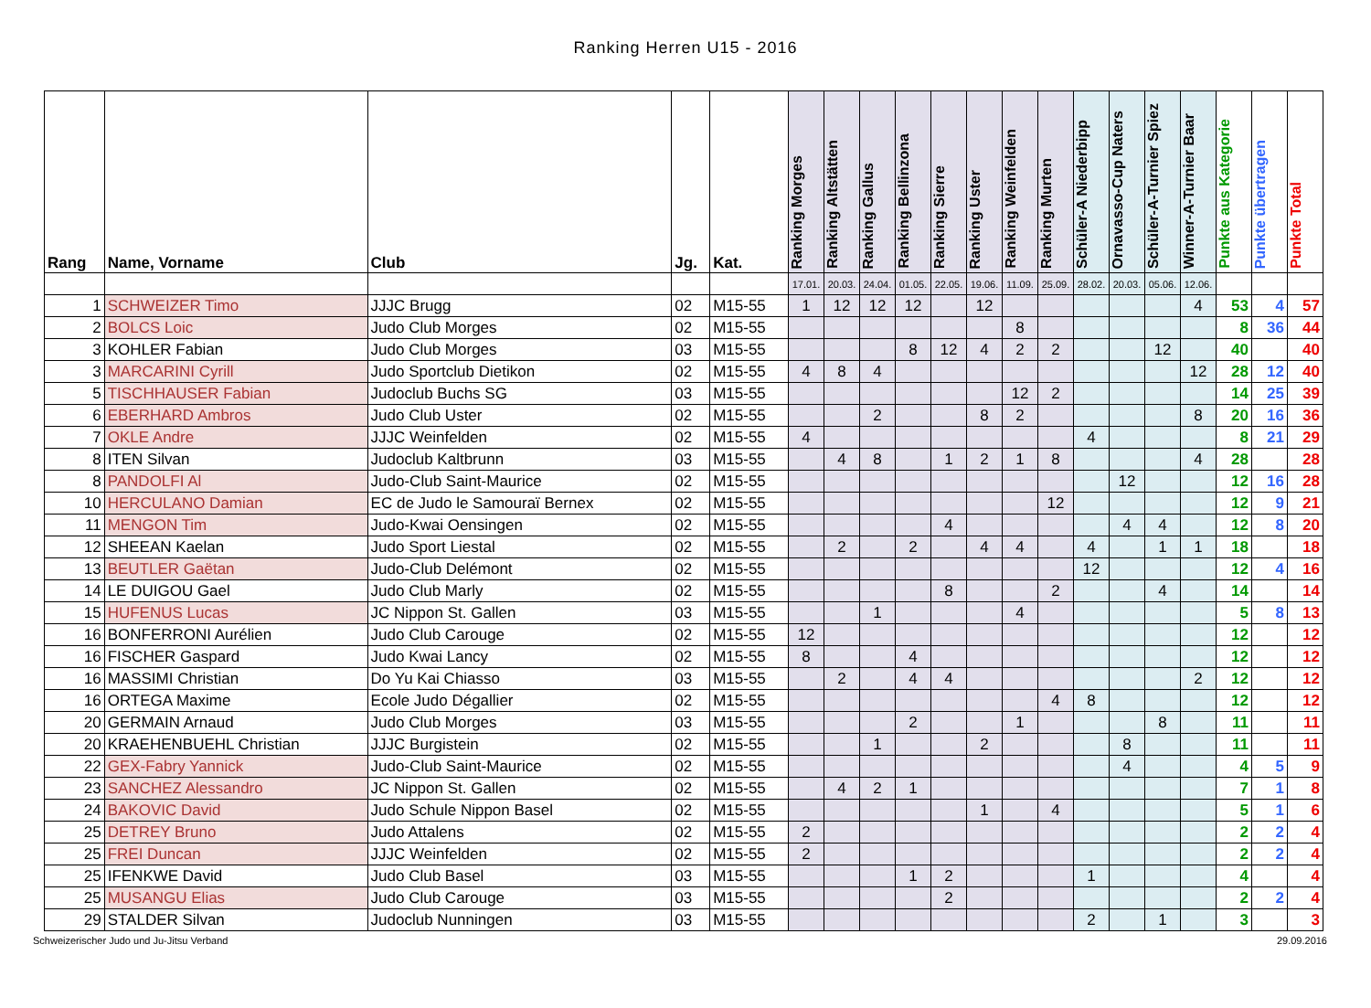Ranking Herren U15 - 2016
| Rang | Name, Vorname | Club | Jg. | Kat. | Ranking Morges | Ranking Altstätten | Ranking Gallus | Ranking Bellinzona | Ranking Sierre | Ranking Uster | Ranking Weinfelden | Ranking Murten | Schüler-A Niederbipp | Ornavasso-Cup Naters | Schüler-A-Turnier Spiez | Winner-A-Turnier Baar | Punkte aus Kategorie | Punkte übertragen | Punkte Total |
| --- | --- | --- | --- | --- | --- | --- | --- | --- | --- | --- | --- | --- | --- | --- | --- | --- | --- | --- | --- |
| | | | | | 17.01. | 20.03. | 24.04. | 01.05. | 22.05. | 19.06. | 11.09. | 25.09. | 28.02. | 20.03. | 05.06. | 12.06. | | | |
| 1 | SCHWEIZER Timo | JJJC Brugg | 02 | M15-55 | 1 | 12 | 12 | 12 | | 12 | | | | | | 4 | 53 | 4 | 57 |
| 2 | BOLCS Loic | Judo Club Morges | 02 | M15-55 | | | | | | | 8 | | | | | | 8 | 36 | 44 |
| 3 | KOHLER Fabian | Judo Club Morges | 03 | M15-55 | | | | 8 | 12 | 4 | 2 | 2 | | | 12 | | 40 | | 40 |
| 3 | MARCARINI Cyrill | Judo Sportclub Dietikon | 02 | M15-55 | 4 | 8 | 4 | | | | | | | | | 12 | 28 | 12 | 40 |
| 5 | TISCHHAUSER Fabian | Judoclub Buchs SG | 03 | M15-55 | | | | | | | 12 | 2 | | | | | 14 | 25 | 39 |
| 6 | EBERHARD Ambros | Judo Club Uster | 02 | M15-55 | | | 2 | | | 8 | 2 | | | | | 8 | 20 | 16 | 36 |
| 7 | OKLE Andre | JJJC Weinfelden | 02 | M15-55 | 4 | | | | | | | | 4 | | | | 8 | 21 | 29 |
| 8 | ITEN Silvan | Judoclub Kaltbrunn | 03 | M15-55 | | 4 | 8 | | 1 | 2 | 1 | 8 | | | | 4 | 28 | | 28 |
| 8 | PANDOLFI Al | Judo-Club Saint-Maurice | 02 | M15-55 | | | | | | | | | | 12 | | | 12 | 16 | 28 |
| 10 | HERCULANO Damian | EC de Judo le Samouraï Bernex | 02 | M15-55 | | | | | | | | 12 | | | | | 12 | 9 | 21 |
| 11 | MENGON Tim | Judo-Kwai Oensingen | 02 | M15-55 | | | | | 4 | | | | | 4 | 4 | | 12 | 8 | 20 |
| 12 | SHEEAN Kaelan | Judo Sport Liestal | 02 | M15-55 | | 2 | | 2 | | 4 | 4 | | 4 | | 1 | 1 | 18 | | 18 |
| 13 | BEUTLER Gaëtan | Judo-Club Delémont | 02 | M15-55 | | | | | | | | | 12 | | | | 12 | 4 | 16 |
| 14 | LE DUIGOU Gael | Judo Club Marly | 02 | M15-55 | | | | | 8 | | | 2 | | | 4 | | 14 | | 14 |
| 15 | HUFENUS Lucas | JC Nippon St. Gallen | 03 | M15-55 | | | 1 | | | | 4 | | | | | | 5 | 8 | 13 |
| 16 | BONFERRONI Aurélien | Judo Club Carouge | 02 | M15-55 | 12 | | | | | | | | | | | | 12 | | 12 |
| 16 | FISCHER Gaspard | Judo Kwai Lancy | 02 | M15-55 | 8 | | | 4 | | | | | | | | | 12 | | 12 |
| 16 | MASSIMI Christian | Do Yu Kai Chiasso | 03 | M15-55 | | 2 | | 4 | 4 | | | | | | | 2 | 12 | | 12 |
| 16 | ORTEGA Maxime | Ecole Judo Dégallier | 02 | M15-55 | | | | | | | | 4 | 8 | | | | 12 | | 12 |
| 20 | GERMAIN Arnaud | Judo Club Morges | 03 | M15-55 | | | | 2 | | | 1 | | | | 8 | | 11 | | 11 |
| 20 | KRAEHENBUEHL Christian | JJJC Burgistein | 02 | M15-55 | | | 1 | | | 2 | | | | 8 | | | 11 | | 11 |
| 22 | GEX-Fabry Yannick | Judo-Club Saint-Maurice | 02 | M15-55 | | | | | | | | | | 4 | | | 4 | 5 | 9 |
| 23 | SANCHEZ Alessandro | JC Nippon St. Gallen | 02 | M15-55 | | 4 | 2 | 1 | | | | | | | | | 7 | 1 | 8 |
| 24 | BAKOVIC David | Judo Schule Nippon Basel | 02 | M15-55 | | | | | | 1 | | 4 | | | | | 5 | 1 | 6 |
| 25 | DETREY Bruno | Judo Attalens | 02 | M15-55 | 2 | | | | | | | | | | | | 2 | 2 | 4 |
| 25 | FREI Duncan | JJJC Weinfelden | 02 | M15-55 | 2 | | | | | | | | | | | | 2 | 2 | 4 |
| 25 | IFENKWE David | Judo Club Basel | 03 | M15-55 | | | | 1 | 2 | | | | 1 | | | | 4 | | 4 |
| 25 | MUSANGU Elias | Judo Club Carouge | 03 | M15-55 | | | | | 2 | | | | | | | | 2 | 2 | 4 |
| 29 | STALDER Silvan | Judoclub Nunningen | 03 | M15-55 | | | | | | | | | 2 | | 1 | | 3 | | 3 |
Schweizerischer Judo und Ju-Jitsu Verband 29.09.2016